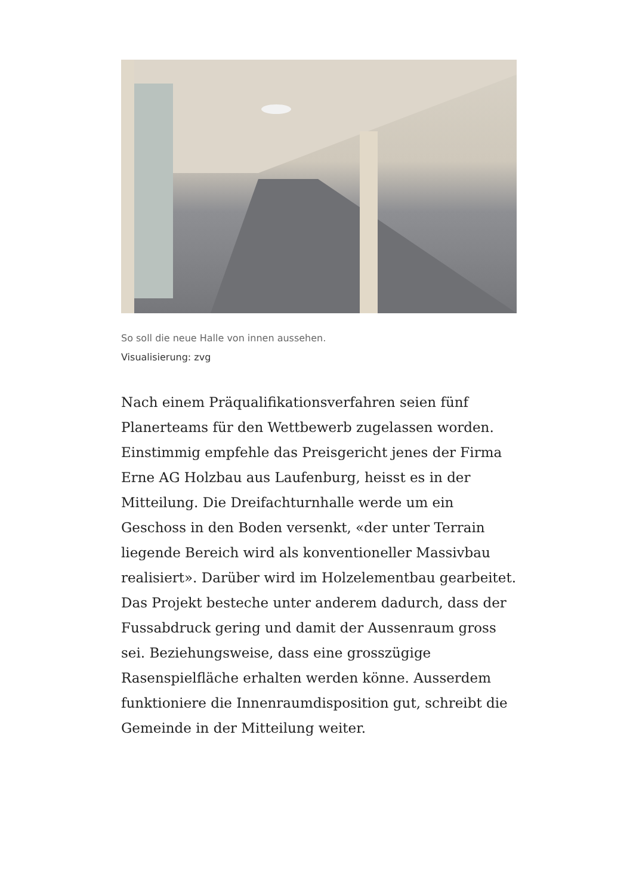So soll die neue Halle von innen aussehen.
Visualisierung: zvg
Nach einem Präqualifikationsverfahren seien fünf Planerteams für den Wettbewerb zugelassen worden. Einstimmig empfehle das Preisgericht jenes der Firma Erne AG Holzbau aus Laufenburg, heisst es in der Mitteilung. Die Dreifachturnhalle werde um ein Geschoss in den Boden versenkt, «der unter Terrain liegende Bereich wird als konventioneller Massivbau realisiert». Darüber wird im Holzelementbau gearbeitet. Das Projekt besteche unter anderem dadurch, dass der Fussabdruck gering und damit der Aussenraum gross sei. Beziehungsweise, dass eine grosszügige Rasenspielfläche erhalten werden könne. Ausserdem funktioniere die Innenraumdisposition gut, schreibt die Gemeinde in der Mitteilung weiter.